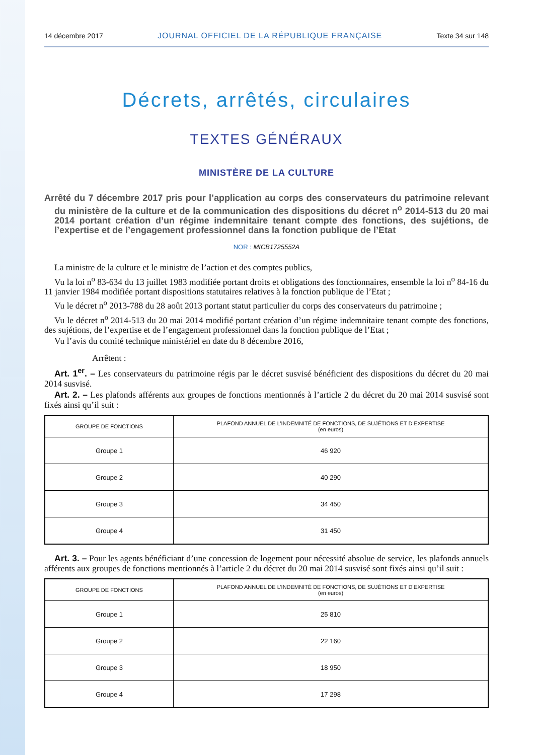14 décembre 2017 JOURNAL OFFICIEL DE LA RÉPUBLIQUE FRANÇAISE Texte 34 sur 148
Décrets, arrêtés, circulaires
TEXTES GÉNÉRAUX
MINISTÈRE DE LA CULTURE
Arrêté du 7 décembre 2017 pris pour l’application au corps des conservateurs du patrimoine relevant du ministère de la culture et de la communication des dispositions du décret n<sup>o</sup> 2014-513 du 20 mai 2014 portant création d’un régime indemnitaire tenant compte des fonctions, des sujétions, de l’expertise et de l’engagement professionnel dans la fonction publique de l’Etat
NOR : MICB1725552A
La ministre de la culture et le ministre de l’action et des comptes publics,
Vu la loi n<sup>o</sup> 83-634 du 13 juillet 1983 modifiée portant droits et obligations des fonctionnaires, ensemble la loi n<sup>o</sup> 84-16 du 11 janvier 1984 modifiée portant dispositions statutaires relatives à la fonction publique de l’Etat ;
Vu le décret n<sup>o</sup> 2013-788 du 28 août 2013 portant statut particulier du corps des conservateurs du patrimoine ;
Vu le décret n<sup>o</sup> 2014-513 du 20 mai 2014 modifié portant création d’un régime indemnitaire tenant compte des fonctions, des sujétions, de l’expertise et de l’engagement professionnel dans la fonction publique de l’Etat ;
Vu l’avis du comité technique ministériel en date du 8 décembre 2016,
Arrêtent :
Art. 1<sup>er</sup>. – Les conservateurs du patrimoine régis par le décret susvisé bénéficient des dispositions du décret du 20 mai 2014 susvisé.
Art. 2. – Les plafonds afférents aux groupes de fonctions mentionnés à l’article 2 du décret du 20 mai 2014 susvisé sont fixés ainsi qu’il suit :
| GROUPE DE FONCTIONS | PLAFOND ANNUEL DE L’INDEMNITÉ DE FONCTIONS, DE SUJÉTIONS ET D’EXPERTISE (en euros) |
| --- | --- |
| Groupe 1 | 46 920 |
| Groupe 2 | 40 290 |
| Groupe 3 | 34 450 |
| Groupe 4 | 31 450 |
Art. 3. – Pour les agents bénéficiant d’une concession de logement pour nécessité absolue de service, les plafonds annuels afférents aux groupes de fonctions mentionnés à l’article 2 du décret du 20 mai 2014 susvisé sont fixés ainsi qu’il suit :
| GROUPE DE FONCTIONS | PLAFOND ANNUEL DE L’INDEMNITÉ DE FONCTIONS, DE SUJÉTIONS ET D’EXPERTISE (en euros) |
| --- | --- |
| Groupe 1 | 25 810 |
| Groupe 2 | 22 160 |
| Groupe 3 | 18 950 |
| Groupe 4 | 17 298 |